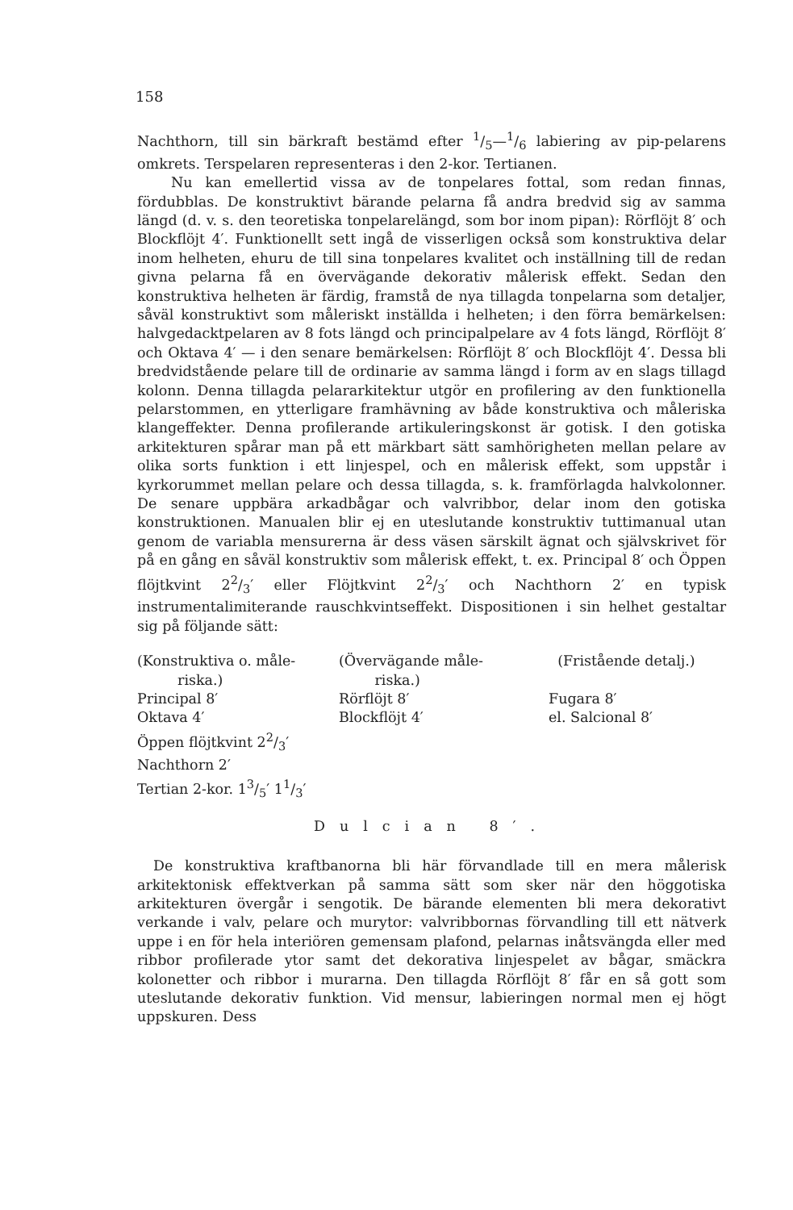158
Nachthorn, till sin bärkraft bestämd efter 1/5—1/6 labiering av pip-pelarens omkrets. Terspelaren representeras i den 2-kor. Tertianen.
Nu kan emellertid vissa av de tonpelares fottal, som redan finnas, fördubblas. De konstruktivt bärande pelarna få andra bredvid sig av samma längd (d. v. s. den teoretiska tonpelarelängd, som bor inom pipan): Rörflöjt 8′ och Blockflöjt 4′. Funktionellt sett ingå de visserligen också som konstruktiva delar inom helheten, ehuru de till sina tonpelares kvalitet och inställning till de redan givna pelarna få en övervägande dekorativ målerisk effekt. Sedan den konstruktiva helheten är färdig, framstå de nya tillagda tonpelarna som detaljer, såväl konstruktivt som måleriskt inställda i helheten; i den förra bemärkelsen: halvgedacktpelaren av 8 fots längd och principalpelare av 4 fots längd, Rörflöjt 8′ och Oktava 4′ — i den senare bemärkelsen: Rörflöjt 8′ och Blockflöjt 4′. Dessa bli bredvidstående pelare till de ordinarie av samma längd i form av en slags tillagd kolonn. Denna tillagda pelararkitektur utgör en profilering av den funktionella pelarstommen, en ytterligare framhävning av både konstruktiva och måleriska klangeffekter. Denna profilerande artikuleringskonst är gotisk. I den gotiska arkitekturen spårar man på ett märkbart sätt samhörigheten mellan pelare av olika sorts funktion i ett linjespel, och en målerisk effekt, som uppstår i kyrkorummet mellan pelare och dessa tillagda, s. k. framförlagda halvkolonner. De senare uppbära arkadbågar och valvribbor, delar inom den gotiska konstruktionen. Manualen blir ej en uteslutande konstruktiv tuttimanual utan genom de variabla mensurerna är dess väsen särskilt ägnat och självskrivet för på en gång en såväl konstruktiv som målerisk effekt, t. ex. Principal 8′ och Öppen flöjtkvint 22/3′ eller Flöjtkvint 22/3′ och Nachthorn 2′ en typisk instrumentalimiterande rauschkvintseffekt. Dispositionen i sin helhet gestaltar sig på följande sätt:
| (Konstruktiva o. måle- riska.) | (Övervägande måle- riska.) | (Fristående detalj.) |
| Principal 8′ Oktava 4′ Öppen flöjtkvint 22/3′ Nachthorn 2′ Tertian 2-kor. 13/5′ 11/3′ | Rörflöjt 8′ Blockflöjt 4′ | Fugara 8′ el. Salcional 8′ |
Dulcian 8′.
De konstruktiva kraftbanorna bli här förvandlade till en mera målerisk arkitektonisk effektverkan på samma sätt som sker när den höggotiska arkitekturen övergår i sengotik. De bärande elementen bli mera dekorativt verkande i valv, pelare och murytor: valvribbornas förvandling till ett nätverk uppe i en för hela interiören gemensam plafond, pelarnas inåtsvängda eller med ribbor profilerade ytor samt det dekorativa linjespelet av bågar, smäckra kolonetter och ribbor i murarna. Den tillagda Rörflöjt 8′ får en så gott som uteslutande dekorativ funktion. Vid mensur, labieringen normal men ej högt uppskuren. Dess